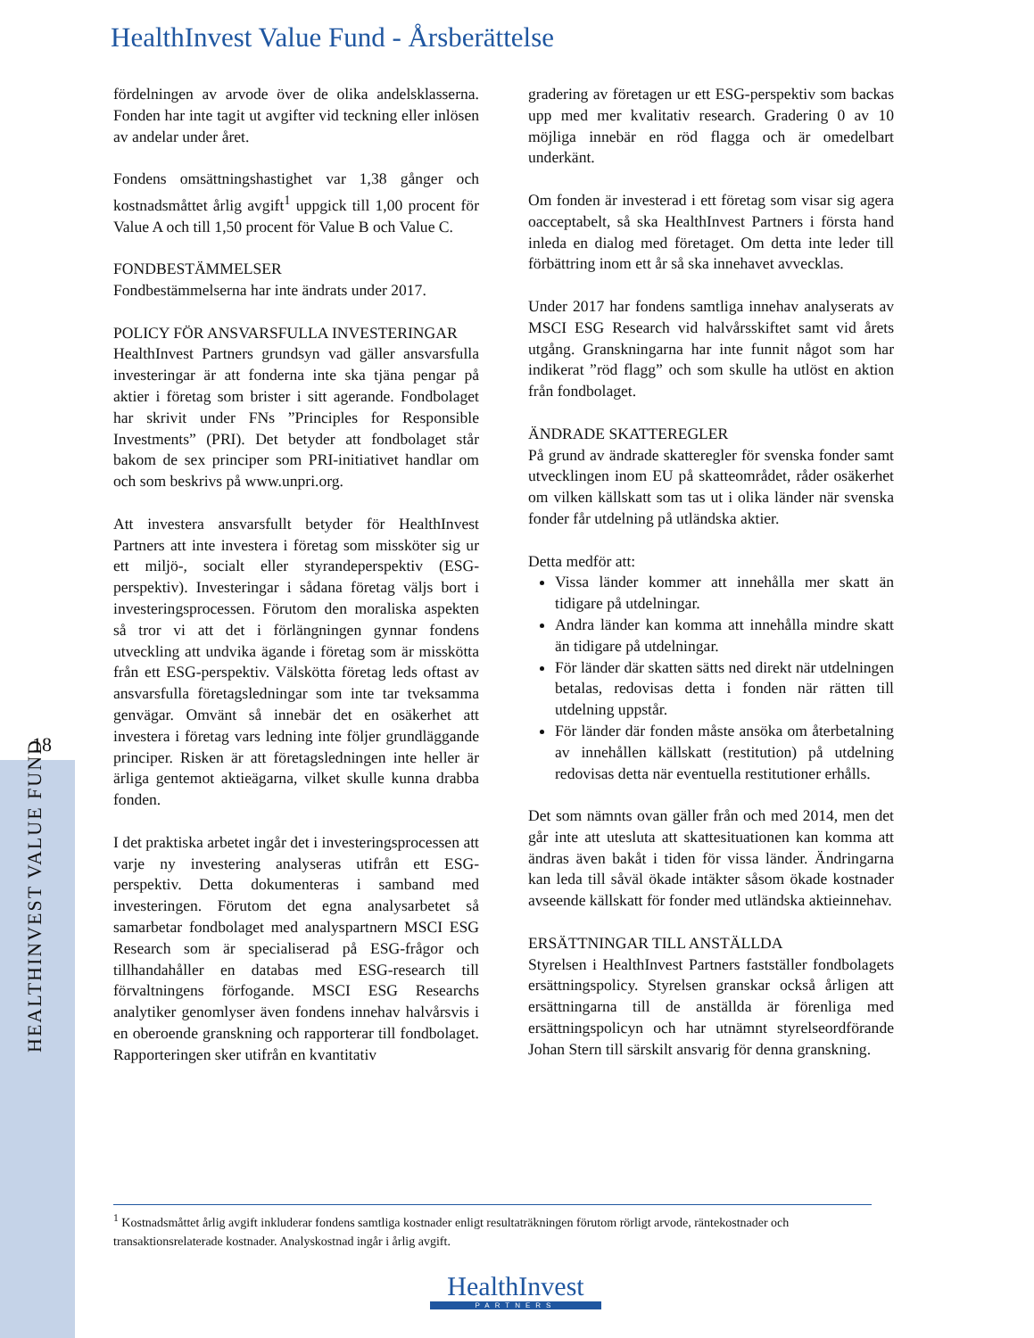HealthInvest Value Fund - Årsberättelse
18
HEALTHINVEST VALUE FUND
fördelningen av arvode över de olika andels­klasserna. Fonden har inte tagit ut avgifter vid teckning eller inlösen av andelar under året.
Fondens omsättningshastighet var 1,38 gånger och kostnadsmåttet årlig avgift<sup>1</sup> uppgick till 1,00 procent för Value A och till 1,50 procent för Value B och Value C.
FONDBESTÄMMELSER
Fondbestämmelserna har inte ändrats under 2017.
POLICY FÖR ANSVARSFULLA INVESTERINGAR
HealthInvest Partners grundsyn vad gäller ansvars­fulla investeringar är att fonderna inte ska tjäna pengar på aktier i företag som brister i sitt agerande. Fondbolaget har skrivit under FNs ”Principles for Responsible Investments” (PRI). Det betyder att fondbolaget står bakom de sex principer som PRI-initiativet handlar om och som beskrivs på www.unpri.org.
Att investera ansvarsfullt betyder för HealthInvest Partners att inte investera i företag som missköter sig ur ett miljö-, socialt eller styrandeperspektiv (ESG-perspektiv). Investeringar i sådana företag väljs bort i investeringsprocessen. Förutom den moraliska aspekten så tror vi att det i förläng­ningen gynnar fondens utveckling att undvika ägande i företag som är misskötta från ett ESG-perspektiv. Välskötta företag leds oftast av ansvarsfulla företagsledningar som inte tar tveksamma genvägar. Omvänt så innebär det en osäkerhet att investera i företag vars ledning inte följer grundläggande principer. Risken är att företagsledningen inte heller är ärliga gentemot aktieägarna, vilket skulle kunna drabba fonden.
I det praktiska arbetet ingår det i investerings­processen att varje ny investering analyseras utifrån ett ESG-perspektiv. Detta dokumenteras i samband med investeringen. Förutom det egna analysarbetet så samarbetar fondbolaget med analyspartnern MSCI ESG Research som är specialiserad på ESG-frågor och tillhandahåller en databas med ESG-research till förvaltningens förfogande. MSCI ESG Researchs analytiker genomlyser även fondens innehav halvårsvis i en oberoende granskning och rapporterar till fond­bolaget. Rapporteringen sker utifrån en kvantitativ
gradering av företagen ur ett ESG-perspektiv som backas upp med mer kvalitativ research. Gradering 0 av 10 möjliga innebär en röd flagga och är omedelbart underkänt.
Om fonden är investerad i ett företag som visar sig agera oacceptabelt, så ska HealthInvest Partners i första hand inleda en dialog med företaget. Om detta inte leder till förbättring inom ett år så ska innehavet avvecklas.
Under 2017 har fondens samtliga innehav analyserats av MSCI ESG Research vid halvårs­skiftet samt vid årets utgång. Granskningarna har inte funnit något som har indikerat ”röd flagg” och som skulle ha utlöst en aktion från fondbolaget.
ÄNDRADE SKATTEREGLER
På grund av ändrade skatteregler för svenska fonder samt utvecklingen inom EU på skatte­området, råder osäkerhet om vilken källskatt som tas ut i olika länder när svenska fonder får utdelning på utländska aktier.
Detta medför att:
Vissa länder kommer att innehålla mer skatt än tidigare på utdelningar.
Andra länder kan komma att innehålla mindre skatt än tidigare på utdelningar.
För länder där skatten sätts ned direkt när utdelningen betalas, redovisas detta i fonden när rätten till utdelning uppstår.
För länder där fonden måste ansöka om åter­betalning av innehållen källskatt (restitution) på utdelning redovisas detta när eventuella restitutioner erhålls.
Det som nämnts ovan gäller från och med 2014, men det går inte att utesluta att skattesituationen kan komma att ändras även bakåt i tiden för vissa länder. Ändringarna kan leda till såväl ökade intäkter såsom ökade kostnader avseende källskatt för fonder med utländska aktieinnehav.
ERSÄTTNINGAR TILL ANSTÄLLDA
Styrelsen i HealthInvest Partners fastställer fondbolagets ersättningspolicy. Styrelsen granskar också årligen att ersättningarna till de anställda är förenliga med ersättningspolicyn och har utnämnt styrelseordförande Johan Stern till särskilt ansvarig för denna granskning.
<sup>1</sup> Kostnadsmåttet årlig avgift inkluderar fondens samtliga kostnader enligt resultaträkningen förutom rörligt arvode, ränte­kostnader och transaktionsrelaterade kostnader. Analyskostnad ingår i årlig avgift.
HealthInvest
PARTNERS